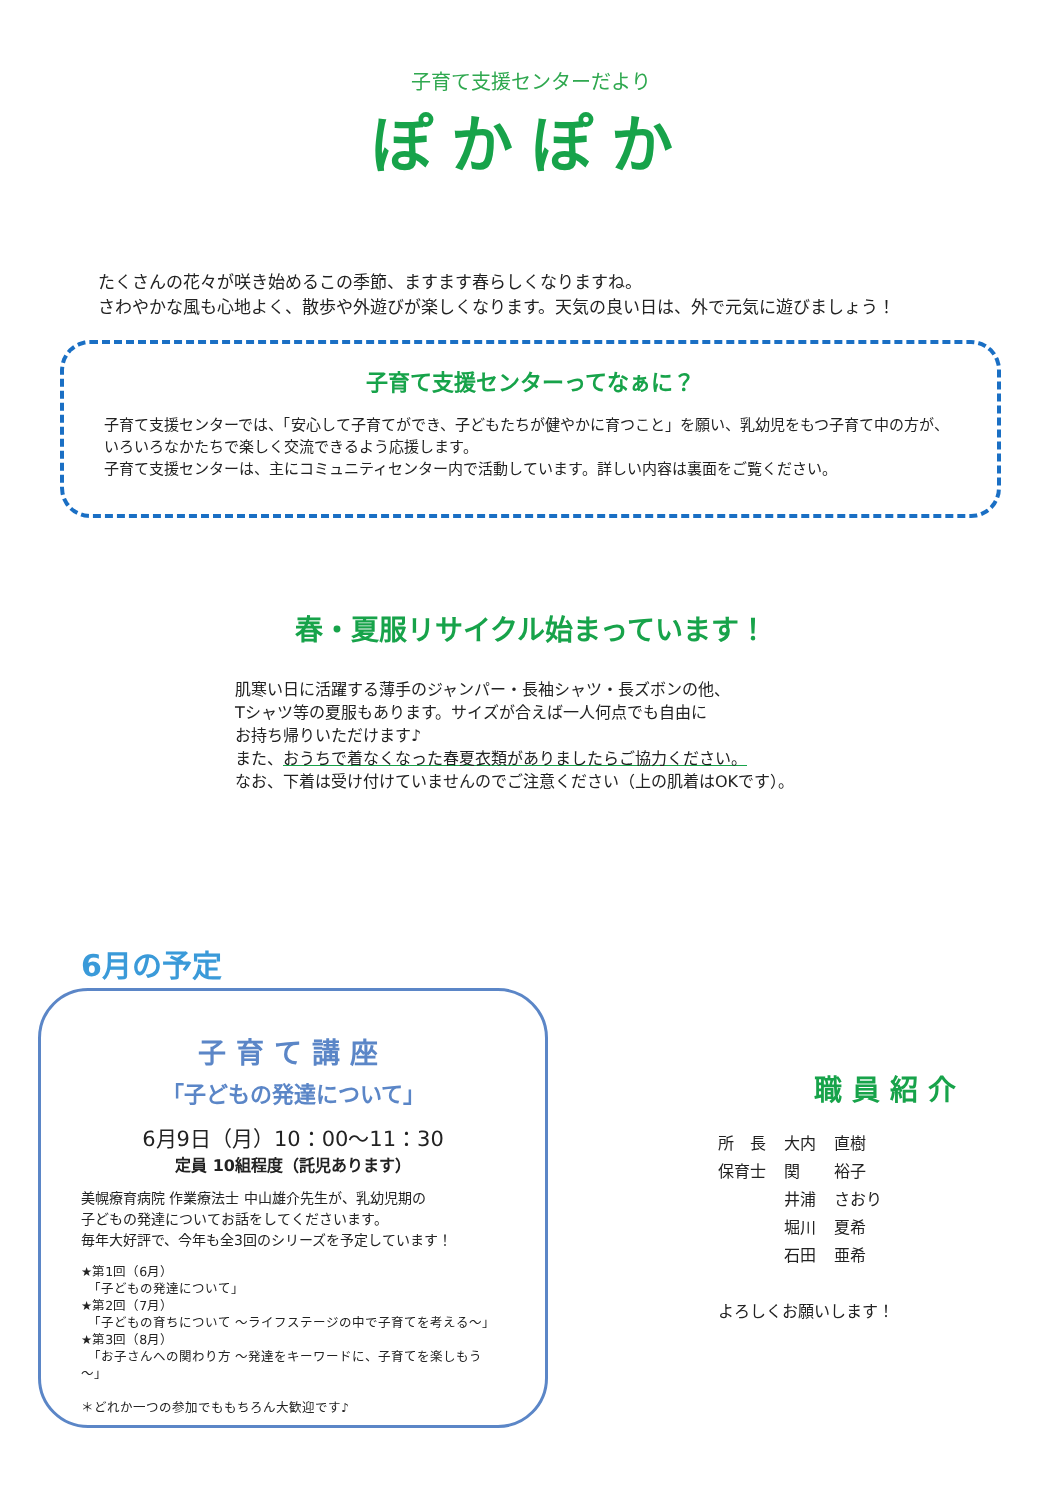子育て支援センターだより
ぽかぽか
たくさんの花々が咲き始めるこの季節、ますます春らしくなりますね。
さわやかな風も心地よく、散歩や外遊びが楽しくなります。天気の良い日は、外で元気に遊びましょう！
子育て支援センターってなぁに？
子育て支援センターでは、「安心して子育てができ、子どもたちが健やかに育つこと」を願い、乳幼児をもつ子育て中の方が、いろいろなかたちで楽しく交流できるよう応援します。
子育て支援センターは、主にコミュニティセンター内で活動しています。詳しい内容は裏面をご覧ください。
春・夏服リサイクル始まっています！
肌寒い日に活躍する薄手のジャンパー・長袖シャツ・長ズボンの他、
Tシャツ等の夏服もあります。サイズが合えば一人何点でも自由に
お持ち帰りいただけます♪
また、おうちで着なくなった春夏衣類がありましたらご協力ください。
なお、下着は受け付けていませんのでご注意ください（上の肌着はOKです）。
6月の予定
子育て講座
「子どもの発達について」
6月9日（月）10：00～11：30
定員 10組程度（託児あります）
美幌療育病院 作業療法士 中山雄介先生が、乳幼児期の
子どもの発達についてお話をしてくださいます。
毎年大好評で、今年も全3回のシリーズを予定しています！
★第1回（6月）
　「子どもの発達について」
★第2回（7月）
　「子どもの育ちについて ～ライフステージの中で子育てを考える～」
★第3回（8月）
　「お子さんへの関わり方 ～発達をキーワードに、子育てを楽しもう～」
＊どれか一つの参加でももちろん大歓迎です♪
職員紹介
| 所 長 | 大内 | 直樹 |
| 保育士 | 関 | 裕子 |
| | 井浦 | さおり |
| | 堀川 | 夏希 |
| | 石田 | 亜希 |
よろしくお願いします！